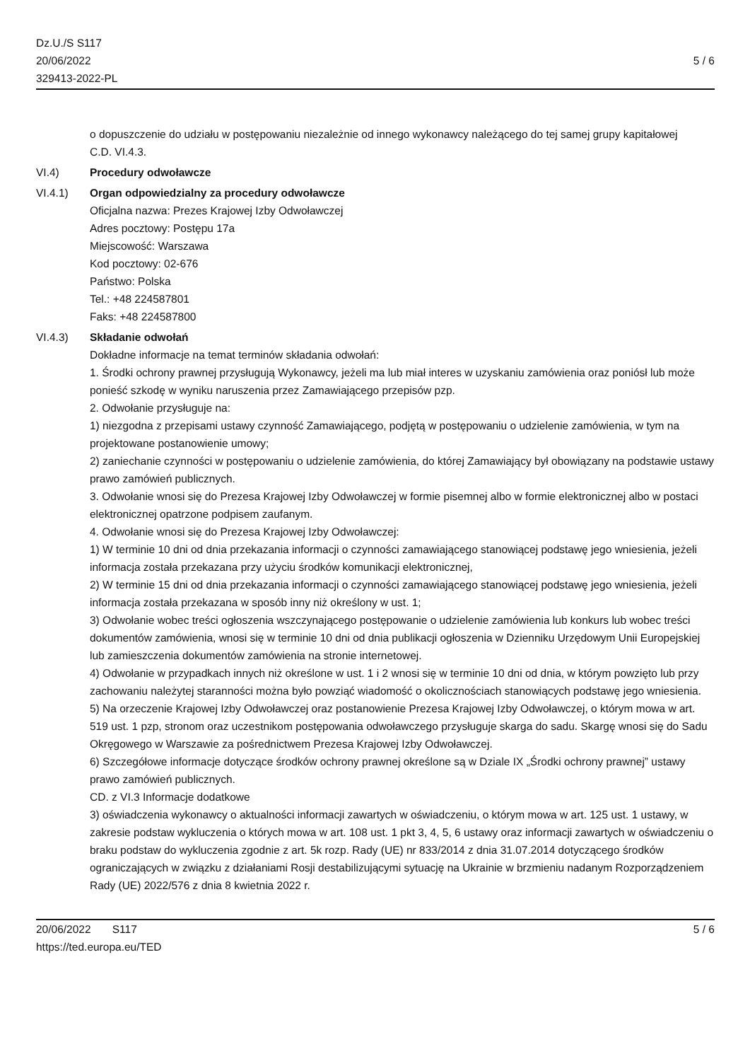Dz.U./S S117
20/06/2022
329413-2022-PL
5 / 6
o dopuszczenie do udziału w postępowaniu niezależnie od innego wykonawcy należącego do tej samej grupy kapitałowej
C.D. VI.4.3.
VI.4) Procedury odwoławcze
VI.4.1) Organ odpowiedzialny za procedury odwoławcze
Oficjalna nazwa: Prezes Krajowej Izby Odwoławczej
Adres pocztowy: Postępu 17a
Miejscowość: Warszawa
Kod pocztowy: 02-676
Państwo: Polska
Tel.: +48 224587801
Faks: +48 224587800
VI.4.3) Składanie odwołań
Dokładne informacje na temat terminów składania odwołań:
1. Środki ochrony prawnej przysługują Wykonawcy, jeżeli ma lub miał interes w uzyskaniu zamówienia oraz poniósł lub może ponieść szkodę w wyniku naruszenia przez Zamawiającego przepisów pzp.
2. Odwołanie przysługuje na:
1) niezgodna z przepisami ustawy czynność Zamawiającego, podjętą w postępowaniu o udzielenie zamówienia, w tym na projektowane postanowienie umowy;
2) zaniechanie czynności w postępowaniu o udzielenie zamówienia, do której Zamawiający był obowiązany na podstawie ustawy prawo zamówień publicznych.
3. Odwołanie wnosi się do Prezesa Krajowej Izby Odwoławczej w formie pisemnej albo w formie elektronicznej albo w postaci elektronicznej opatrzone podpisem zaufanym.
4. Odwołanie wnosi się do Prezesa Krajowej Izby Odwoławczej:
1) W terminie 10 dni od dnia przekazania informacji o czynności zamawiającego stanowiącej podstawę jego wniesienia, jeżeli informacja została przekazana przy użyciu środków komunikacji elektronicznej,
2) W terminie 15 dni od dnia przekazania informacji o czynności zamawiającego stanowiącej podstawę jego wniesienia, jeżeli informacja została przekazana w sposób inny niż określony w ust. 1;
3) Odwołanie wobec treści ogłoszenia wszczynającego postępowanie o udzielenie zamówienia lub konkurs lub wobec treści dokumentów zamówienia, wnosi się w terminie 10 dni od dnia publikacji ogłoszenia w Dzienniku Urzędowym Unii Europejskiej lub zamieszczenia dokumentów zamówienia na stronie internetowej.
4) Odwołanie w przypadkach innych niż określone w ust. 1 i 2 wnosi się w terminie 10 dni od dnia, w którym powzięto lub przy zachowaniu należytej staranności można było powziąć wiadomość o okolicznościach stanowiących podstawę jego wniesienia.
5) Na orzeczenie Krajowej Izby Odwoławczej oraz postanowienie Prezesa Krajowej Izby Odwoławczej, o którym mowa w art. 519 ust. 1 pzp, stronom oraz uczestnikom postępowania odwoławczego przysługuje skarga do sadu. Skargę wnosi się do Sadu Okręgowego w Warszawie za pośrednictwem Prezesa Krajowej Izby Odwoławczej.
6) Szczegółowe informacje dotyczące środków ochrony prawnej określone są w Dziale IX „Środki ochrony prawnej” ustawy prawo zamówień publicznych.
CD. z VI.3 Informacje dodatkowe
3) oświadczenia wykonawcy o aktualności informacji zawartych w oświadczeniu, o którym mowa w art. 125 ust. 1 ustawy, w zakresie podstaw wykluczenia o których mowa w art. 108 ust. 1 pkt 3, 4, 5, 6 ustawy oraz informacji zawartych w oświadczeniu o braku podstaw do wykluczenia zgodnie z art. 5k rozp. Rady (UE) nr 833/2014 z dnia 31.07.2014 dotyczącego środków ograniczających w związku z działaniami Rosji destabilizującymi sytuację na Ukrainie w brzmieniu nadanym Rozporządzeniem Rady (UE) 2022/576 z dnia 8 kwietnia 2022 r.
20/06/2022 S117 5 / 6
https://ted.europa.eu/TED